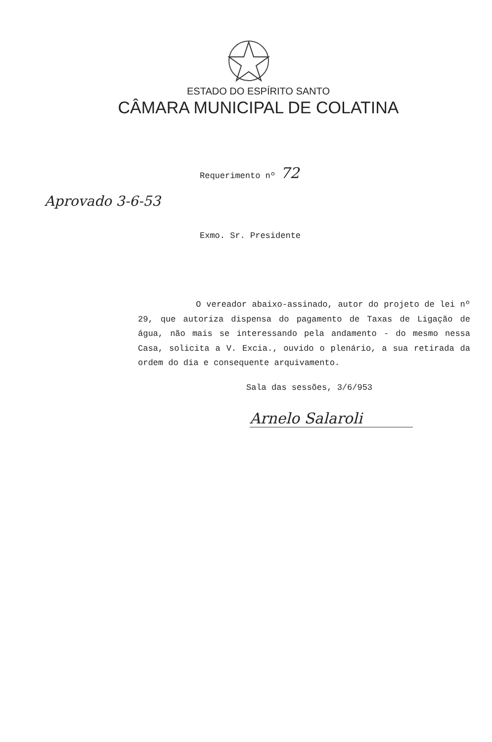ESTADO DO ESPÍRITO SANTO
CÂMARA MUNICIPAL DE COLATINA
Requerimento nº 72
Aprovado 3-6-53
Exmo. Sr. Presidente
O vereador abaixo-assinado, autor do projeto de lei nº 29, que autoriza dispensa do pagamento de Taxas de Ligação de água, não mais se interessando pela andamento - do mesmo nessa Casa, solicita a V. Excia., ouvido o plenário, a sua retirada da ordem do dia e consequente arquivamento.
Sala das sessões, 3/6/953
Arnelo Salaroli